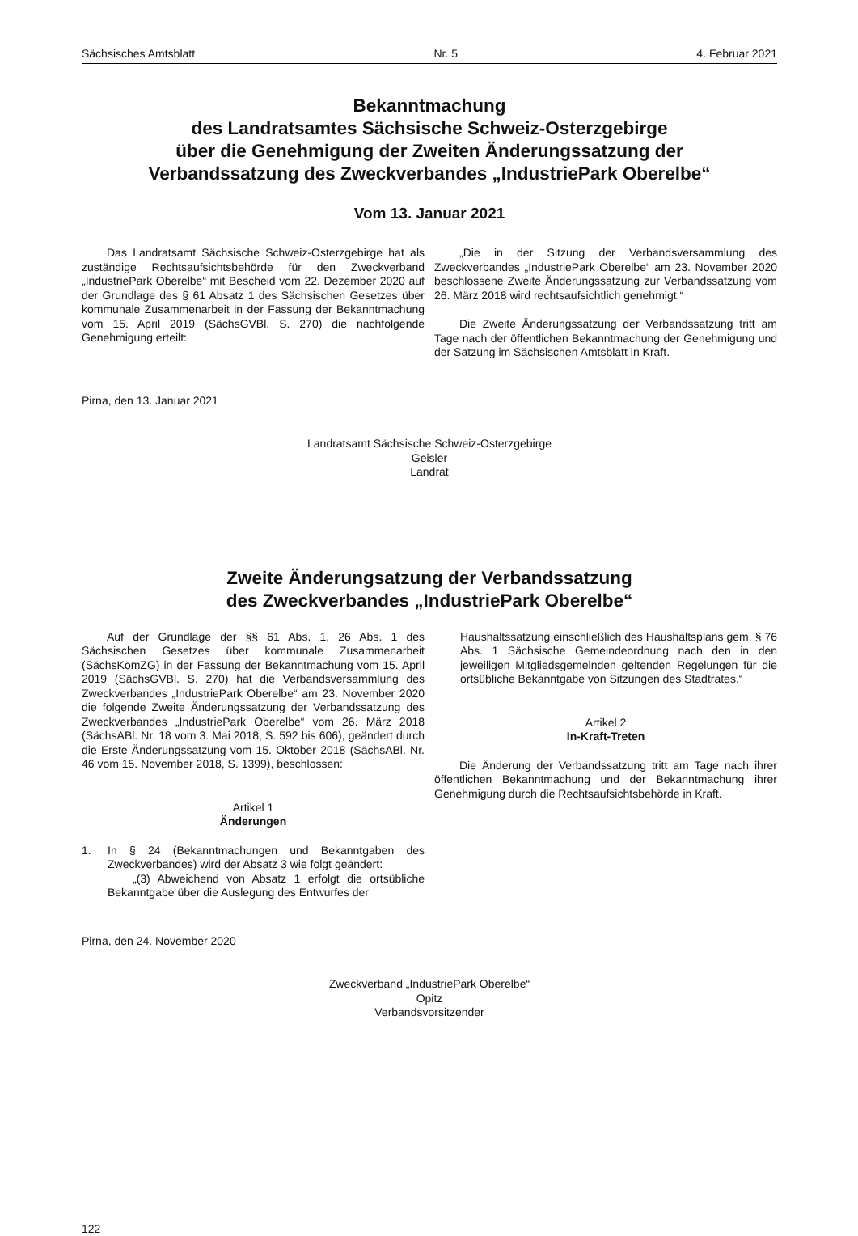Sächsisches Amtsblatt Nr. 5 4. Februar 2021
Bekanntmachung
des Landratsamtes Sächsische Schweiz-Osterzgebirge
über die Genehmigung der Zweiten Änderungssatzung der
Verbandssatzung des Zweckverbandes „IndustriePark Oberelbe“
Vom 13. Januar 2021
Das Landratsamt Sächsische Schweiz-Osterzgebirge hat als zuständige Rechtsaufsichtsbehörde für den Zweckverband „IndustriePark Oberelbe“ mit Bescheid vom 22. Dezember 2020 auf der Grundlage des § 61 Absatz 1 des Sächsischen Gesetzes über kommunale Zusammenarbeit in der Fassung der Bekanntmachung vom 15. April 2019 (SächsGVBl. S. 270) die nachfolgende Genehmigung erteilt:
„Die in der Sitzung der Verbandsversammlung des Zweckverbandes „IndustriePark Oberelbe“ am 23. November 2020 beschlossene Zweite Änderungssatzung zur Verbandssatzung vom 26. März 2018 wird rechtsaufsichtlich genehmigt.“
Die Zweite Änderungssatzung der Verbandssatzung tritt am Tage nach der öffentlichen Bekanntmachung der Genehmigung und der Satzung im Sächsischen Amtsblatt in Kraft.
Pirna, den 13. Januar 2021
Landratsamt Sächsische Schweiz-Osterzgebirge
Geisler
Landrat
Zweite Änderungsatzung der Verbandssatzung
des Zweckverbandes „IndustriePark Oberelbe“
Auf der Grundlage der §§ 61 Abs. 1, 26 Abs. 1 des Sächsischen Gesetzes über kommunale Zusammenarbeit (SächsKomZG) in der Fassung der Bekanntmachung vom 15. April 2019 (SächsGVBl. S. 270) hat die Verbandsversammlung des Zweckverbandes „IndustriePark Oberelbe“ am 23. November 2020 die folgende Zweite Änderungssatzung der Verbandssatzung des Zweckverbandes „IndustriePark Oberelbe“ vom 26. März 2018 (SächsABl. Nr. 18 vom 3. Mai 2018, S. 592 bis 606), geändert durch die Erste Änderungssatzung vom 15. Oktober 2018 (SächsABl. Nr. 46 vom 15. November 2018, S. 1399), beschlossen:
Artikel 1
Änderungen
1. In § 24 (Bekanntmachungen und Bekanntgaben des Zweckverbandes) wird der Absatz 3 wie folgt geändert:
„(3) Abweichend von Absatz 1 erfolgt die ortsübliche Bekanntgabe über die Auslegung des Entwurfes der
Haushaltssatzung einschließlich des Haushaltsplans gem. § 76 Abs. 1 Sächsische Gemeindeordnung nach den in den jeweiligen Mitgliedsgemeinden geltenden Regelungen für die ortsübliche Bekanntgabe von Sitzungen des Stadtrates.“
Artikel 2
In-Kraft-Treten
Die Änderung der Verbandssatzung tritt am Tage nach ihrer öffentlichen Bekanntmachung und der Bekanntmachung ihrer Genehmigung durch die Rechtsaufsichtsbehörde in Kraft.
Pirna, den 24. November 2020
Zweckverband „IndustriePark Oberelbe“
Opitz
Verbandsvorsitzender
122